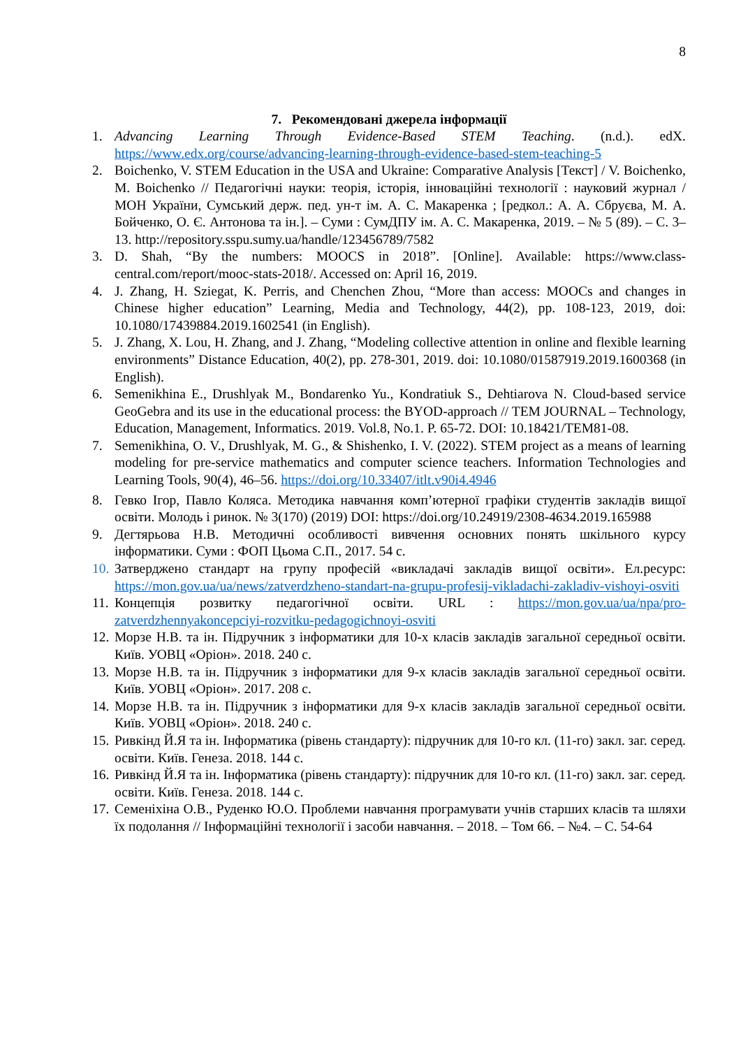8
7. Рекомендовані джерела інформації
1. Advancing Learning Through Evidence-Based STEM Teaching. (n.d.). edX. https://www.edx.org/course/advancing-learning-through-evidence-based-stem-teaching-5
2. Boichenko, V. STEM Education in the USA and Ukraine: Comparative Analysis [Текст] / V. Boichenko, M. Boichenko // Педагогічні науки: теорія, історія, інноваційні технології : науковий журнал / МОН України, Сумський держ. пед. ун-т ім. А. С. Макаренка ; [редкол.: А. А. Сбруєва, М. А. Бойченко, О. Є. Антонова та ін.]. – Суми : СумДПУ ім. А. С. Макаренка, 2019. – № 5 (89). – С. 3–13. http://repository.sspu.sumy.ua/handle/123456789/7582
3. D. Shah, “By the numbers: MOOCS in 2018”. [Online]. Available: https://www.class-central.com/report/mooc-stats-2018/. Accessed on: April 16, 2019.
4. J. Zhang, H. Sziegat, K. Perris, and Chenchen Zhou, “More than access: MOOCs and changes in Chinese higher education” Learning, Media and Technology, 44(2), pp. 108-123, 2019, doi: 10.1080/17439884.2019.1602541 (in English).
5. J. Zhang, X. Lou, H. Zhang, and J. Zhang, “Modeling collective attention in online and flexible learning environments” Distance Education, 40(2), pp. 278-301, 2019. doi: 10.1080/01587919.2019.1600368 (in English).
6. Semenikhina E., Drushlyak M., Bondarenko Yu., Kondratiuk S., Dehtiarova N. Cloud-based service GeoGebra and its use in the educational process: the BYOD-approach // TEM JOURNAL – Technology, Education, Management, Informatics. 2019. Vol.8, No.1. P. 65-72. DOI: 10.18421/TEM81-08.
7. Semenikhina, O. V., Drushlyak, M. G., & Shishenko, I. V. (2022). STEM project as a means of learning modeling for pre-service mathematics and computer science teachers. Information Technologies and Learning Tools, 90(4), 46–56. https://doi.org/10.33407/itlt.v90i4.4946
8. Гевко Ігор, Павло Коляса. Методика навчання комп’ютерної графіки студентів закладів вищої освіти. Молодь і ринок. № 3(170) (2019) DOI: https://doi.org/10.24919/2308-4634.2019.165988
9. Дегтярьова Н.В. Методичні особливості вивчення основних понять шкільного курсу інформатики. Суми : ФОП Цьома С.П., 2017. 54 с.
10. Затверджено стандарт на групу професій «викладачі закладів вищої освіти». Ел.ресурс: https://mon.gov.ua/ua/news/zatverdzheno-standart-na-grupu-profesij-vikladachi-zakladiv-vishoyi-osviti
11. Концепція розвитку педагогічної освіти. URL : https://mon.gov.ua/ua/npa/pro-zatverdzhennyakoncepciyi-rozvitku-pedagogichnoyi-osviti
12. Морзе Н.В. та ін. Підручник з інформатики для 10-х класів закладів загальної середньої освіти. Київ. УОВЦ «Оріон». 2018. 240 с.
13. Морзе Н.В. та ін. Підручник з інформатики для 9-х класів закладів загальної середньої освіти. Київ. УОВЦ «Оріон». 2017. 208 с.
14. Морзе Н.В. та ін. Підручник з інформатики для 9-х класів закладів загальної середньої освіти. Київ. УОВЦ «Оріон». 2018. 240 с.
15. Ривкінд Й.Я та ін. Інформатика (рівень стандарту): підручник для 10-го кл. (11-го) закл. заг. серед. освіти. Київ. Генеза. 2018. 144 с.
16. Ривкінд Й.Я та ін. Інформатика (рівень стандарту): підручник для 10-го кл. (11-го) закл. заг. серед. освіти. Київ. Генеза. 2018. 144 с.
17. Семеніхіна О.В., Руденко Ю.О. Проблеми навчання програмувати учнів старших класів та шляхи їх подолання // Інформаційні технології і засоби навчання. – 2018. – Том 66. – №4. – С. 54-64